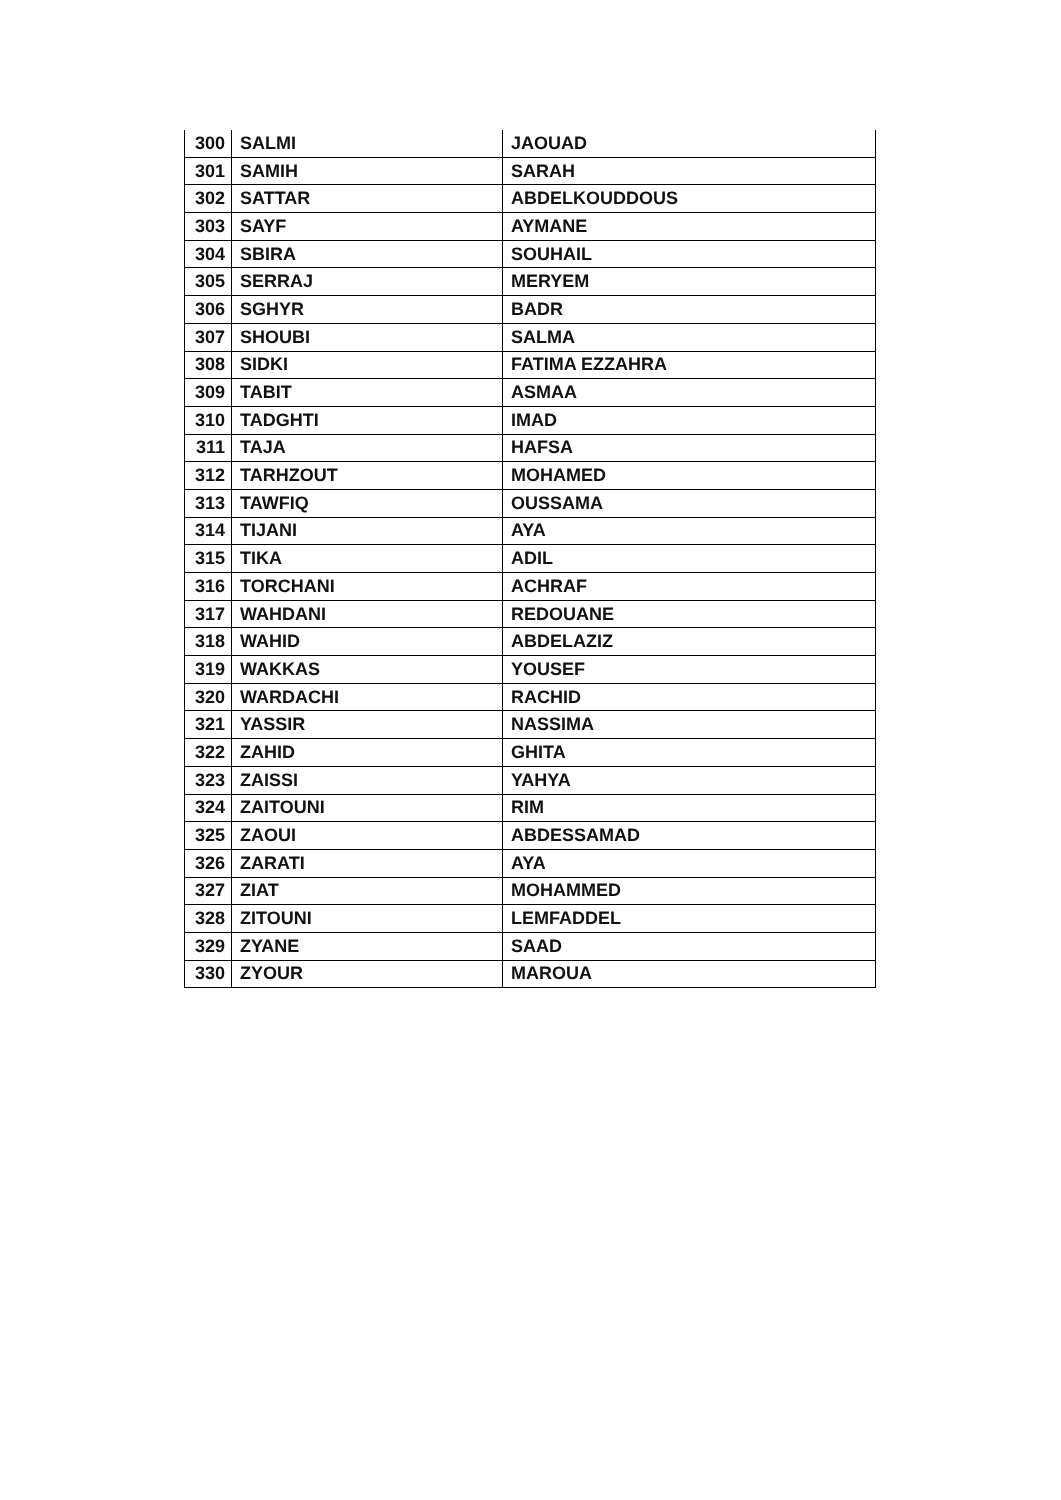| 300 | SALMI | JAOUAD |
| 301 | SAMIH | SARAH |
| 302 | SATTAR | ABDELKOUDDOUS |
| 303 | SAYF | AYMANE |
| 304 | SBIRA | SOUHAIL |
| 305 | SERRAJ | MERYEM |
| 306 | SGHYR | BADR |
| 307 | SHOUBI | SALMA |
| 308 | SIDKI | FATIMA EZZAHRA |
| 309 | TABIT | ASMAA |
| 310 | TADGHTI | IMAD |
| 311 | TAJA | HAFSA |
| 312 | TARHZOUT | MOHAMED |
| 313 | TAWFIQ | OUSSAMA |
| 314 | TIJANI | AYA |
| 315 | TIKA | ADIL |
| 316 | TORCHANI | ACHRAF |
| 317 | WAHDANI | REDOUANE |
| 318 | WAHID | ABDELAZIZ |
| 319 | WAKKAS | YOUSEF |
| 320 | WARDACHI | RACHID |
| 321 | YASSIR | NASSIMA |
| 322 | ZAHID | GHITA |
| 323 | ZAISSI | YAHYA |
| 324 | ZAITOUNI | RIM |
| 325 | ZAOUI | ABDESSAMAD |
| 326 | ZARATI | AYA |
| 327 | ZIAT | MOHAMMED |
| 328 | ZITOUNI | LEMFADDEL |
| 329 | ZYANE | SAAD |
| 330 | ZYOUR | MAROUA |